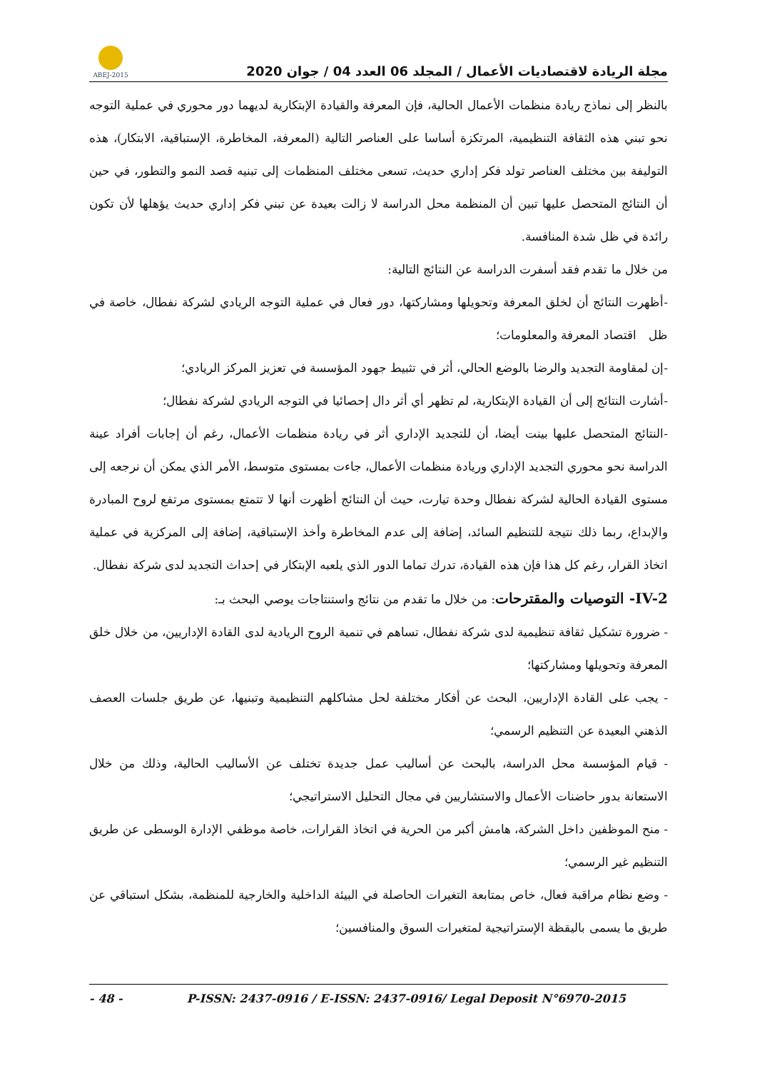ABEJ-2015
مجلة الريادة لاقتصاديات الأعمال / المجلد 06 العدد 04 / جوان 2020
بالنظر إلى نماذج ريادة منظمات الأعمال الحالية، فإن المعرفة والقيادة الإبتكارية لديهما دور محوري في عملية التوجه نحو تبني هذه الثقافة التنظيمية، المرتكزة أساسا على العناصر التالية (المعرفة، المخاطرة، الإستباقية، الابتكار)، هذه التوليفة بين مختلف العناصر تولد فكر إداري حديث، تسعى مختلف المنظمات إلى تبنيه قصد النمو والتطور، في حين أن النتائج المتحصل عليها تبين أن المنظمة محل الدراسة لا زالت بعيدة عن تبني فكر إداري حديث يؤهلها لأن تكون رائدة في ظل شدة المنافسة.
من خلال ما تقدم فقد أسفرت الدراسة عن النتائج التالية:
-أظهرت النتائج أن لخلق المعرفة وتحويلها ومشاركتها، دور فعال في عملية التوجه الريادي لشركة نفطال، خاصة في ظل اقتصاد المعرفة والمعلومات؛
-إن لمقاومة التجديد والرضا بالوضع الحالي، أثر في تثبيط جهود المؤسسة في تعزيز المركز الريادي؛
-أشارت النتائج إلى أن القيادة الإبتكارية، لم تظهر أي أثر دال إحصائيا في التوجه الريادي لشركة نفطال؛
-النتائج المتحصل عليها بينت أيضا، أن للتجديد الإداري أثر في ريادة منظمات الأعمال، رغم أن إجابات أفراد عينة الدراسة نحو محوري التجديد الإداري وريادة منظمات الأعمال، جاءت بمستوى متوسط، الأمر الذي يمكن أن نرجعه إلى مستوى القيادة الحالية لشركة نفطال وحدة تيارت، حيث أن النتائج أظهرت أنها لا تتمتع بمستوى مرتفع لروح المبادرة والإبداع، ربما ذلك نتيجة للتنظيم السائد، إضافة إلى عدم المخاطرة وأخذ الإستباقية، إضافة إلى المركزية في عملية اتخاذ القرار، رغم كل هذا فإن هذه القيادة، تدرك تماما الدور الذي يلعبه الإبتكار في إحداث التجديد لدى شركة نفطال.
IV-2- التوصيات والمقترحات: من خلال ما تقدم من نتائج واستنتاجات يوصي البحث بـ:
- ضرورة تشكيل ثقافة تنظيمية لدى شركة نفطال، تساهم في تنمية الروح الريادية لدى القادة الإداريين، من خلال خلق المعرفة وتحويلها ومشاركتها؛
- يجب على القادة الإداريين، البحث عن أفكار مختلفة لحل مشاكلهم التنظيمية وتبنيها، عن طريق جلسات العصف الذهني البعيدة عن التنظيم الرسمي؛
- قيام المؤسسة محل الدراسة، بالبحث عن أساليب عمل جديدة تختلف عن الأساليب الحالية، وذلك من خلال الاستعانة بدور حاضنات الأعمال والاستشاريين في مجال التحليل الاستراتيجي؛
- منح الموظفين داخل الشركة، هامش أكبر من الحرية في اتخاذ القرارات، خاصة موظفي الإدارة الوسطى عن طريق التنظيم غير الرسمي؛
- وضع نظام مراقبة فعال، خاص بمتابعة التغيرات الحاصلة في البيئة الداخلية والخارجية للمنظمة، بشكل استباقي عن طريق ما يسمى باليقظة الإستراتيجية لمتغيرات السوق والمنافسين؛
- 48 - P-ISSN: 2437-0916 / E-ISSN: 2437-0916/ Legal Deposit N°6970-2015